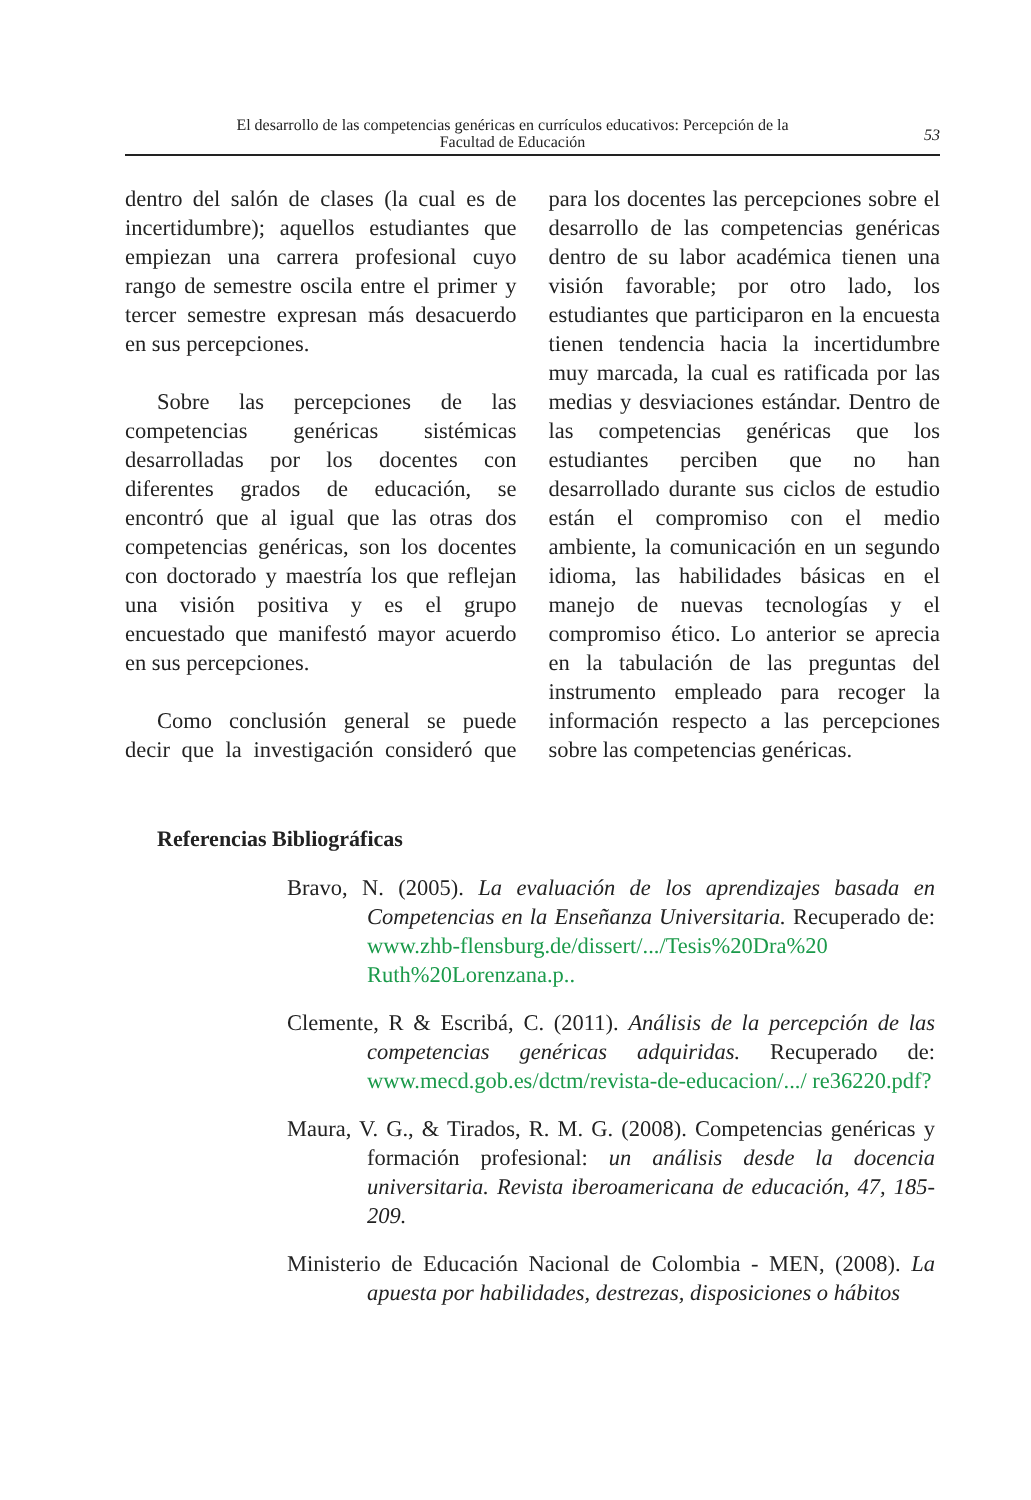El desarrollo de las competencias genéricas en currículos educativos: Percepción de la
Facultad de Educación
53
dentro del salón de clases (la cual es de incertidumbre); aquellos estudiantes que empiezan una carrera profesional cuyo rango de semestre oscila entre el primer y tercer semestre expresan más desacuerdo en sus percepciones.
Sobre las percepciones de las competencias genéricas sistémicas desarrolladas por los docentes con diferentes grados de educación, se encontró que al igual que las otras dos competencias genéricas, son los docentes con doctorado y maestría los que reflejan una visión positiva y es el grupo encuestado que manifestó mayor acuerdo en sus percepciones.
Como conclusión general se puede decir que la investigación consideró que para los docentes las percepciones sobre el desarrollo de las competencias genéricas dentro de su labor académica tienen una visión favorable; por otro lado, los estudiantes que participaron en la encuesta tienen tendencia hacia la incertidumbre muy marcada, la cual es ratificada por las medias y desviaciones estándar. Dentro de las competencias genéricas que los estudiantes perciben que no han desarrollado durante sus ciclos de estudio están el compromiso con el medio ambiente, la comunicación en un segundo idioma, las habilidades básicas en el manejo de nuevas tecnologías y el compromiso ético. Lo anterior se aprecia en la tabulación de las preguntas del instrumento empleado para recoger la información respecto a las percepciones sobre las competencias genéricas.
Referencias Bibliográficas
Bravo, N. (2005). La evaluación de los aprendizajes basada en Competencias en la Enseñanza Universitaria. Recuperado de: www.zhb-flensburg.de/dissert/.../Tesis%20Dra%20 Ruth%20Lorenzana.p..
Clemente, R & Escribá, C. (2011). Análisis de la percepción de las competencias genéricas adquiridas. Recuperado de: www.mecd.gob.es/dctm/revista-de-educacion/.../ re36220.pdf?
Maura, V. G., & Tirados, R. M. G. (2008). Competencias genéricas y formación profesional: un análisis desde la docencia universitaria. Revista iberoamericana de educación, 47, 185-209.
Ministerio de Educación Nacional de Colombia - MEN, (2008). La apuesta por habilidades, destrezas, disposiciones o hábitos